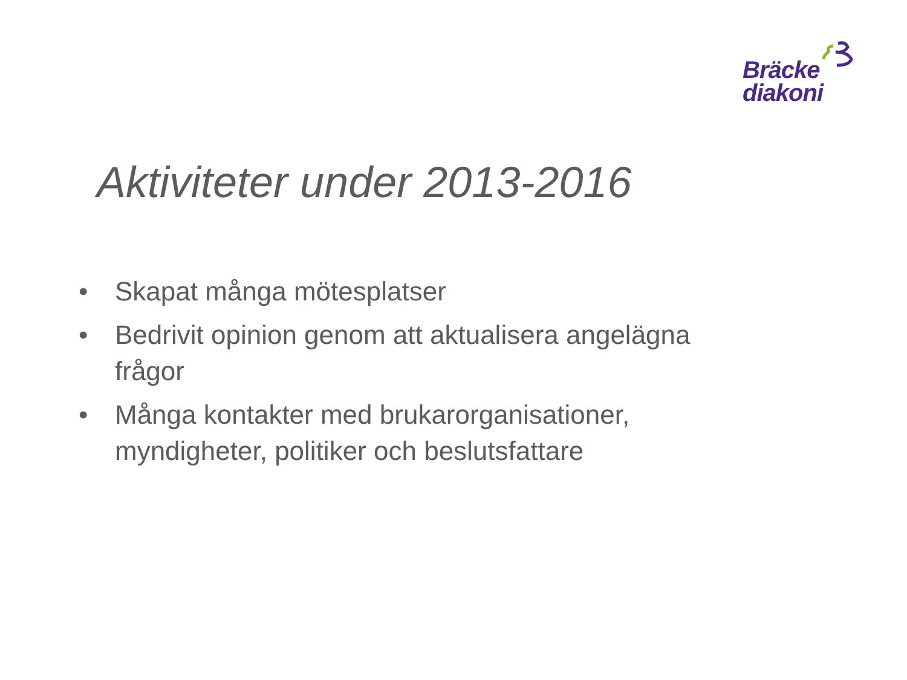Bräcke
diakoni
Aktiviteter under 2013-2016
• Skapat många mötesplatser
• Bedrivit opinion genom att aktualisera angelägna frågor
• Många kontakter med brukarorganisationer, myndigheter, politiker och beslutsfattare